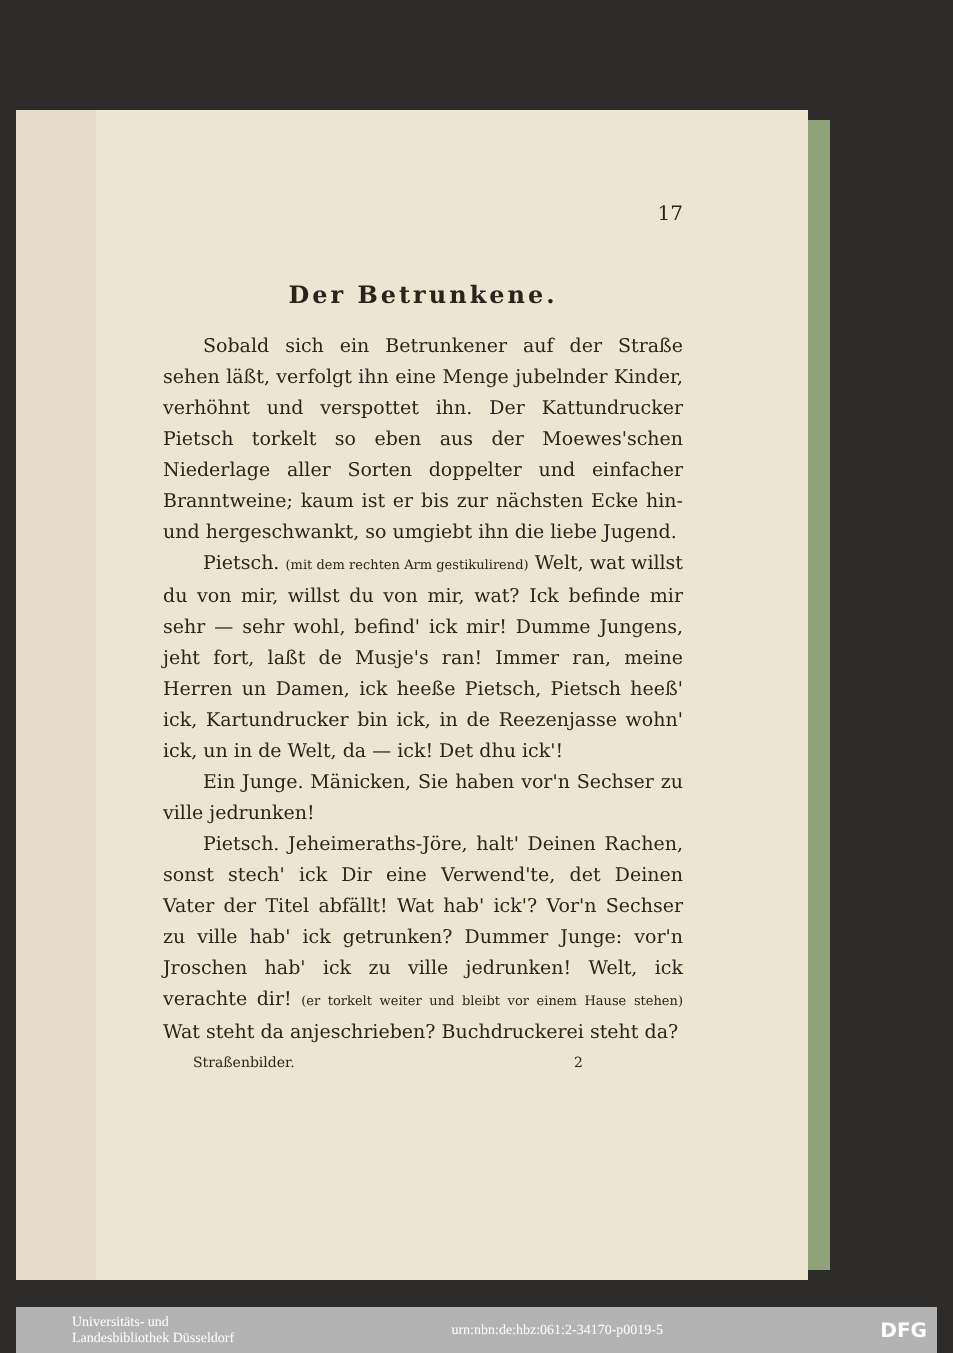17
Der Betrunkene.
Sobald sich ein Betrunkener auf der Straße sehen läßt, verfolgt ihn eine Menge jubelnder Kinder, verhöhnt und verspottet ihn. Der Kattundrucker Pietsch torkelt so eben aus der Moewes'schen Niederlage aller Sorten doppelter und einfacher Branntweine; kaum ist er bis zur nächsten Ecke hin- und hergeschwankt, so umgiebt ihn die liebe Jugend.
Pietsch. (mit dem rechten Arm gestikulirend) Welt, wat willst du von mir, willst du von mir, wat? Ick befinde mir sehr — sehr wohl, befind' ick mir! Dumme Jungens, jeht fort, laßt de Musje's ran! Immer ran, meine Herren un Damen, ick heeße Pietsch, Pietsch heeß' ick, Kartundrucker bin ick, in de Reezenjasse wohn' ick, un in de Welt, da — ick! Det dhu ick'!
Ein Junge. Mänicken, Sie haben vor'n Sechser zu ville jedrunken!
Pietsch. Jeheimeraths-Jöre, halt' Deinen Rachen, sonst stech' ick Dir eine Verwend'te, det Deinen Vater der Titel abfällt! Wat hab' ick'? Vor'n Sechser zu ville hab' ick getrunken? Dummer Junge: vor'n Jroschen hab' ick zu ville jedrunken! Welt, ick verachte dir! (er torkelt weiter und bleibt vor einem Hause stehen) Wat steht da anjeschrieben? Buchdruckerei steht da?
Straßenbilder. 2
Universitäts- und
Landesbibliothek Düsseldorf urn:nbn:de:hbz:061:2-34170-p0019-5 DFG